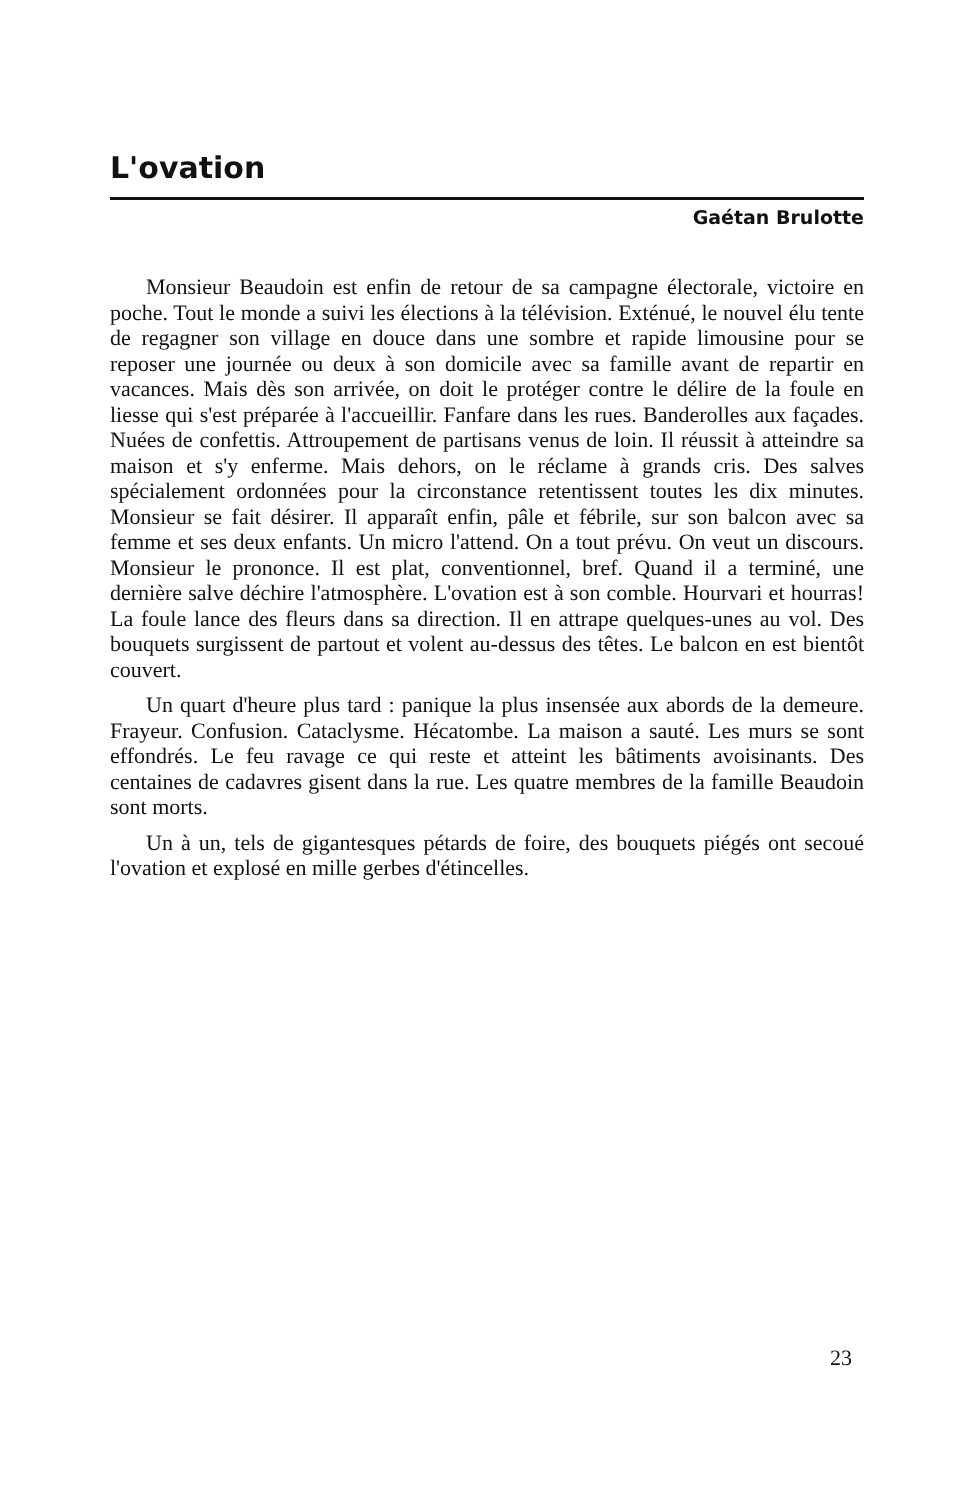L'ovation
Gaétan Brulotte
Monsieur Beaudoin est enfin de retour de sa campagne électorale, victoire en poche. Tout le monde a suivi les élections à la télévision. Exténué, le nouvel élu tente de regagner son village en douce dans une sombre et rapide limousine pour se reposer une journée ou deux à son domicile avec sa famille avant de repartir en vacances. Mais dès son arrivée, on doit le protéger contre le délire de la foule en liesse qui s'est préparée à l'accueillir. Fanfare dans les rues. Banderolles aux façades. Nuées de confettis. Attroupement de partisans venus de loin. Il réussit à atteindre sa maison et s'y enferme. Mais dehors, on le réclame à grands cris. Des salves spécialement ordonnées pour la circonstance retentissent toutes les dix minutes. Monsieur se fait désirer. Il apparaît enfin, pâle et fébrile, sur son balcon avec sa femme et ses deux enfants. Un micro l'attend. On a tout prévu. On veut un discours. Monsieur le prononce. Il est plat, conventionnel, bref. Quand il a terminé, une dernière salve déchire l'atmosphère. L'ovation est à son comble. Hourvari et hourras! La foule lance des fleurs dans sa direction. Il en attrape quelques-unes au vol. Des bouquets surgissent de partout et volent au-dessus des têtes. Le balcon en est bientôt couvert.
Un quart d'heure plus tard : panique la plus insensée aux abords de la demeure. Frayeur. Confusion. Cataclysme. Hécatombe. La maison a sauté. Les murs se sont effondrés. Le feu ravage ce qui reste et atteint les bâtiments avoisinants. Des centaines de cadavres gisent dans la rue. Les quatre membres de la famille Beaudoin sont morts.
Un à un, tels de gigantesques pétards de foire, des bouquets piégés ont secoué l'ovation et explosé en mille gerbes d'étincelles.
23